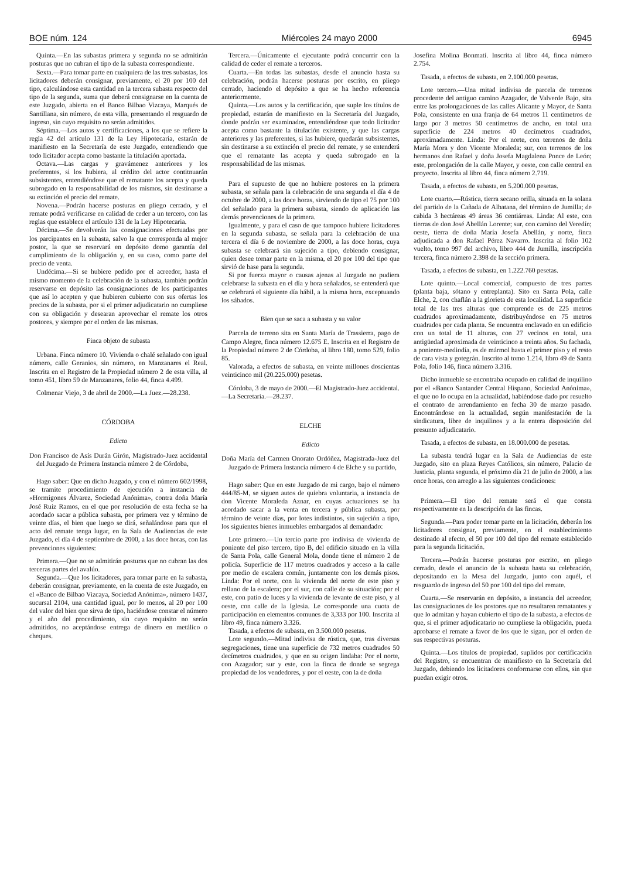BOE núm. 124 Miércoles 24 mayo 2000 6945
Quinta.—En las subastas primera y segunda no se admitirán posturas que no cubran el tipo de la subasta correspondiente.
Sexta.—Para tomar parte en cualquiera de las tres subastas, los licitadores deberán consignar, previamente, el 20 por 100 del tipo, calculándose esta cantidad en la tercera subasta respecto del tipo de la segunda, suma que deberá consignarse en la cuenta de este Juzgado, abierta en el Banco Bilbao Vizcaya, Marqués de Santillana, sin número, de esta villa, presentando el resguardo de ingreso, sin cuyo requisito no serán admitidos.
Séptima.—Los autos y certificaciones, a los que se refiere la regla 42 del artículo 131 de la Ley Hipotecaria, estarán de manifiesto en la Secretaría de este Juzgado, entendiendo que todo licitador acepta como bastante la titulación aportada.
Octava.—Las cargas y gravámenez anteriores y los preferentes, si los hubiera, al crédito del actor contitnuarán subsistentes, entendiéndose que el rematante los acepta y queda subrogado en la responsabilidad de los mismos, sin destinarse a su extinción el precio del remate.
Novena.—Podrán hacerse posturas en pliego cerrado, y el remate podrá verificarse en calidad de ceder a un tercero, con las reglas que establece el artículo 131 de la Ley Hipotecaria.
Décima.—Se devolverán las consignaciones efectuadas por los parcipantes en la subasta, salvo la que corresponda al mejor postor, la que se reservará en depósito domo garantía del cumplimiento de la obligación y, en su caso, como parte del precio de venta.
Undécima.—Si se hubiere pedido por el acreedor, hasta el mismo momento de la celebración de la subasta, también podrán reservarse en depósito las consignaciones de los participantes que así lo acepten y que hubieren cubierto con sus ofertas los precios de la subasta, por si el primer adjudicatario no cumpliese con su obligación y desearan aprovechar el remate los otros postores, y siempre por el orden de las mismas.
Finca objeto de subasta
Urbana. Finca número 10. Vivienda o chalé señalado con igual número, calle Geranios, sin número, en Manzanares el Real. Inscrita en el Registro de la Propiedad número 2 de esta villa, al tomo 451, libro 59 de Manzanares, folio 44, finca 4.499.
Colmenar Viejo, 3 de abril de 2000.—La Juez.—28.238.
CÓRDOBA
Edicto
Don Francisco de Asís Durán Girón, Magistrado-Juez accidental del Juzgado de Primera Instancia número 2 de Córdoba,
Hago saber: Que en dicho Juzgado, y con el número 602/1998, se tramite procedimiento de ejecución a instancia de «Hormigones Álvarez, Sociedad Anónima», contra doña María José Ruiz Ramos, en el que por resolución de esta fecha se ha acordado sacar a pública subasta, por primera vez y término de veinte días, el bien que luego se dirá, señalándose para que el acto del remate tenga lugar, en la Sala de Audiencias de este Juzgado, el día 4 de septiembre de 2000, a las doce horas, con las prevenciones siguientes:
Primera.—Que no se admitirán posturas que no cubran las dos terceras partes del avalúo.
Segunda.—Que los licitadores, para tomar parte en la subasta, deberán consignar, previamente, en la cuenta de este Juzgado, en el «Banco de Bilbao Vizcaya, Sociedad Anónima», número 1437, sucursal 2104, una cantidad igual, por lo menos, al 20 por 100 del valor del bien que sirva de tipo, haciéndose constar el número y el año del procedimiento, sin cuyo requisito no serán admitidos, no aceptándose entrega de dinero en metálico o cheques.
Tercera.—Únicamente el ejecutante podrá concurrir con la calidad de ceder el remate a terceros.
Cuarta.—En todas las subastas, desde el anuncio hasta su celebración, podrán hacerse posturas por escrito, en pliego cerrado, haciendo el depósito a que se ha hecho referencia anteriormente.
Quinta.—Los autos y la certificación, que suple los títulos de propiedad, estarán de manifiesto en la Secretaría del Juzgado, donde podrán ser examinados, entendiéndose que todo licitador acepta como bastante la titulación existente, y que las cargas anteriores y las preferentes, si las hubiere, quedarán subsistentes, sin destinarse a su extinción el precio del remate, y se entenderá que el rematante las acepta y queda subrogado en la responsabilidad de las mismas.
Para el supuesto de que no hubiere postores en la primera subasta, se señala para la celebración de una segunda el día 4 de octubre de 2000, a las doce horas, sirviendo de tipo el 75 por 100 del señalado para la primera subasta, siendo de aplicación las demás prevenciones de la primera.
Igualmente, y para el caso de que tampoco hubiere licitadores en la segunda subasta, se señala para la celebración de una tercera el día 6 de noviembre de 2000, a las doce horas, cuya subasta se celebrará sin sujeción a tipo, debiendo consignar, quien desee tomar parte en la misma, el 20 por 100 del tipo que sirvió de base para la segunda.
Si por fuerza mayor o causas ajenas al Juzgado no pudiera celebrarse la subasta en el día y hora señalados, se entenderá que se celebrará el siguiente día hábil, a la misma hora, exceptuando los sábados.
Bien que se saca a subasta y su valor
Parcela de terreno sita en Santa María de Trassierra, pago de Campo Alegre, finca número 12.675 E. Inscrita en el Registro de la Propiedad número 2 de Córdoba, al libro 180, tomo 529, folio 85.
Valorada, a efectos de subasta, en veinte millones doscientas veinticinco mil (20.225.000) pesetas.
Córdoba, 3 de mayo de 2000.—El Magistrado-Juez accidental.—La Secretaria.—28.237.
ELCHE
Edicto
Doña María del Carmen Onorato Ordóñez, Magistrada-Juez del Juzgado de Primera Instancia número 4 de Elche y su partido,
Hago saber: Que en este Juzgado de mi cargo, bajo el número 444/85-M, se siguen autos de quiebra voluntaria, a instancia de don Vicente Moraleda Aznar, en cuyas actuaciones se ha acordado sacar a la venta en tercera y pública subasta, por término de veinte días, por lotes indistintos, sin sujeción a tipo, los siguientes bienes inmuebles embargados al demandado:
Lote primero.—Un tercio parte pro indivisa de vivienda de poniente del piso tercero, tipo B, del edificio situado en la villa de Santa Pola, calle General Mola, donde tiene el número 2 de policía. Superficie de 117 metros cuadrados y acceso a la calle por medio de escalera común, juntamente con los demás pisos. Linda: Por el norte, con la vivienda del norte de este piso y rellano de la escalera; por el sur, con calle de su situación; por el este, con patio de luces y la vivienda de levante de este piso, y al oeste, con calle de la Iglesia. Le corresponde una cuota de participación en elementos comunes de 3,333 por 100. Inscrita al libro 49, finca número 3.326.
Tasada, a efectos de subasta, en 3.500.000 pesetas.
Lote segundo.—Mitad indivisa de rústica, que, tras diversas segregaciones, tiene una superficie de 732 metros cuadrados 50 decímetros cuadrados, y que en su origen lindaba: Por el norte, con Azagador; sur y este, con la finca de donde se segrega propiedad de los vendedores, y por el oeste, con la de doña
Josefina Molina Bonmatí. Inscrita al libro 44, finca número 2.754.
Tasada, a efectos de subasta, en 2.100.000 pesetas.
Lote tercero.—Una mitad indivisa de parcela de terrenos procedente del antiguo camino Azagador, de Valverde Bajo, sita entre las prolongaciones de las calles Alicante y Mayor, de Santa Pola, consistente en una franja de 64 metros 11 centímetros de largo por 3 metros 50 centímetros de ancho, en total una superficie de 224 metros 40 decímetros cuadrados, aproximadamente. Linda: Por el norte, con terrenos de doña María Mora y don Vicente Moraleda; sur, con terrenos de los hermanos don Rafael y doña Josefa Magdalena Ponce de León; este, prolongación de la calle Mayor, y oeste, con calle central en proyecto. Inscrita al libro 44, finca número 2.719.
Tasada, a efectos de subasta, en 5.200.000 pesetas.
Lote cuarto.—Rústica, tierra secano orilla, situada en la solana del partido de la Cañada de Albatana, del término de Jumilla; de cabida 3 hectáreas 49 áreas 36 centiáreas. Linda: Al este, con tierras de don José Abellán Lorente; sur, con camino del Veredín; oeste, tierra de doña María Josefa Abellán, y norte, finca adjudicada a don Rafael Pérez Navarro. Inscrita al folio 102 vuelto, tomo 997 del archivo, libro 444 de Jumilla, inscripción tercera, finca número 2.398 de la sección primera.
Tasada, a efectos de subasta, en 1.222.760 pesetas.
Lote quinto.—Local comercial, compuesto de tres partes (planta baja, sótano y entreplanta). Sito en Santa Pola, calle Elche, 2, con chaflán a la glorieta de esta localidad. La superficie total de las tres alturas que comprende es de 225 metros cuadrados aproximadamente, distribuyéndose en 75 metros cuadrados por cada planta. Se encuentra enclavado en un edificio con un total de 11 alturas, con 27 vecinos en total, una antigüedad aproximada de veinticinco a treinta años. Su fachada, a poniente-mediodía, es de mármol hasta el primer piso y el resto de cara vista y gotegrán. Inscrito al tomo 1.214, libro 49 de Santa Pola, folio 146, finca número 3.316.
Dicho inmueble se encontraba ocupado en calidad de inquilino por el «Banco Santander Central Hispano, Sociedad Anónima», el que no lo ocupa en la actualidad, habiéndose dado por resuelto el contrato de arrendamiento en fecha 30 de marzo pasado. Encontrándose en la actualidad, según manifestación de la sindicatura, libre de inquilinos y a la entera disposición del presunto adjudicatario.
Tasada, a efectos de subasta, en 18.000.000 de pesetas.
La subasta tendrá lugar en la Sala de Audiencias de este Juzgado, sito en plaza Reyes Católicos, sin número, Palacio de Justicia, planta segunda, el próximo día 21 de julio de 2000, a las once horas, con arreglo a las siguientes condiciones:
Primera.—El tipo del remate será el que consta respectivamente en la descripción de las fincas.
Segunda.—Para poder tomar parte en la licitación, deberán los licitadores consignar, previamente, en el establecimiento destinado al efecto, el 50 por 100 del tipo del remate establecido para la segunda licitación.
Tercera.—Podrán hacerse posturas por escrito, en pliego cerrado, desde el anuncio de la subasta hasta su celebración, depositando en la Mesa del Juzgado, junto con aquél, el resguardo de ingreso del 50 por 100 del tipo del remate.
Cuarta.—Se reservarán en depósito, a instancia del acreedor, las consignaciones de los postores que no resultaren rematantes y que lo admitan y hayan cubierto el tipo de la subasta, a efectos de que, si el primer adjudicatario no cumpliese la obligación, pueda aprobarse el remate a favor de los que le sigan, por el orden de sus respectivas posturas.
Quinta.—Los títulos de propiedad, suplidos por certificación del Registro, se encuentran de manifiesto en la Secretaría del Juzgado, debiendo los licitadores conformarse con ellos, sin que puedan exigir otros.